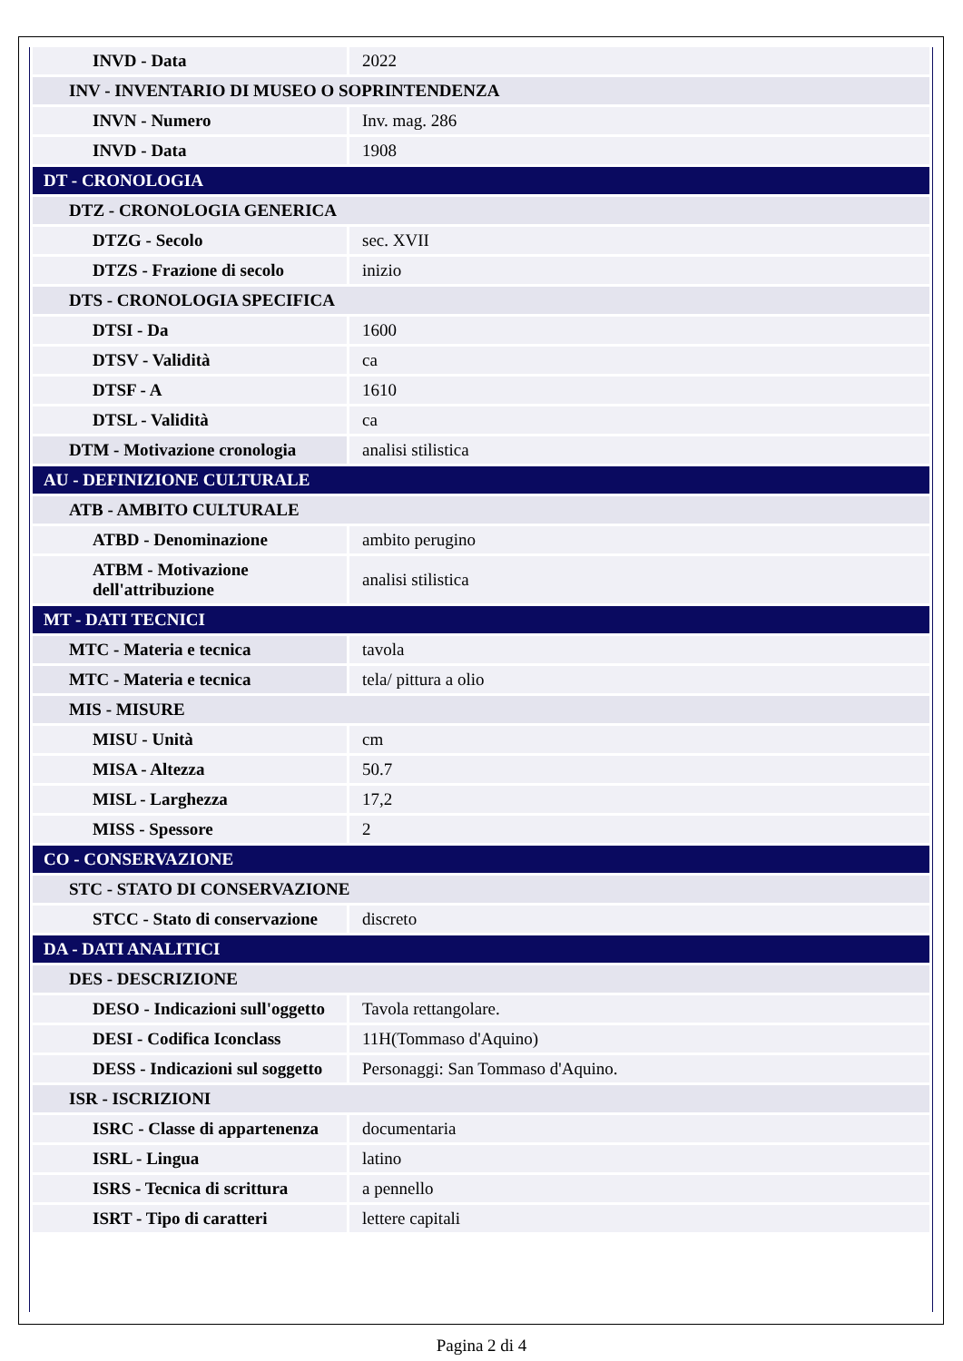| INVD - Data | 2022 |
| INV - INVENTARIO DI MUSEO O SOPRINTENDENZA | |
| INVN - Numero | Inv. mag. 286 |
| INVD - Data | 1908 |
| DT - CRONOLOGIA | |
| DTZ - CRONOLOGIA GENERICA | |
| DTZG - Secolo | sec. XVII |
| DTZS - Frazione di secolo | inizio |
| DTS - CRONOLOGIA SPECIFICA | |
| DTSI - Da | 1600 |
| DTSV - Validità | ca |
| DTSF - A | 1610 |
| DTSL - Validità | ca |
| DTM - Motivazione cronologia | analisi stilistica |
| AU - DEFINIZIONE CULTURALE | |
| ATB - AMBITO CULTURALE | |
| ATBD - Denominazione | ambito perugino |
| ATBM - Motivazione dell'attribuzione | analisi stilistica |
| MT - DATI TECNICI | |
| MTC - Materia e tecnica | tavola |
| MTC - Materia e tecnica | tela/ pittura a olio |
| MIS - MISURE | |
| MISU - Unità | cm |
| MISA - Altezza | 50.7 |
| MISL - Larghezza | 17,2 |
| MISS - Spessore | 2 |
| CO - CONSERVAZIONE | |
| STC - STATO DI CONSERVAZIONE | |
| STCC - Stato di conservazione | discreto |
| DA - DATI ANALITICI | |
| DES - DESCRIZIONE | |
| DESO - Indicazioni sull'oggetto | Tavola rettangolare. |
| DESI - Codifica Iconclass | 11H(Tommaso d'Aquino) |
| DESS - Indicazioni sul soggetto | Personaggi: San Tommaso d'Aquino. |
| ISR - ISCRIZIONI | |
| ISRC - Classe di appartenenza | documentaria |
| ISRL - Lingua | latino |
| ISRS - Tecnica di scrittura | a pennello |
| ISRT - Tipo di caratteri | lettere capitali |
Pagina 2 di 4